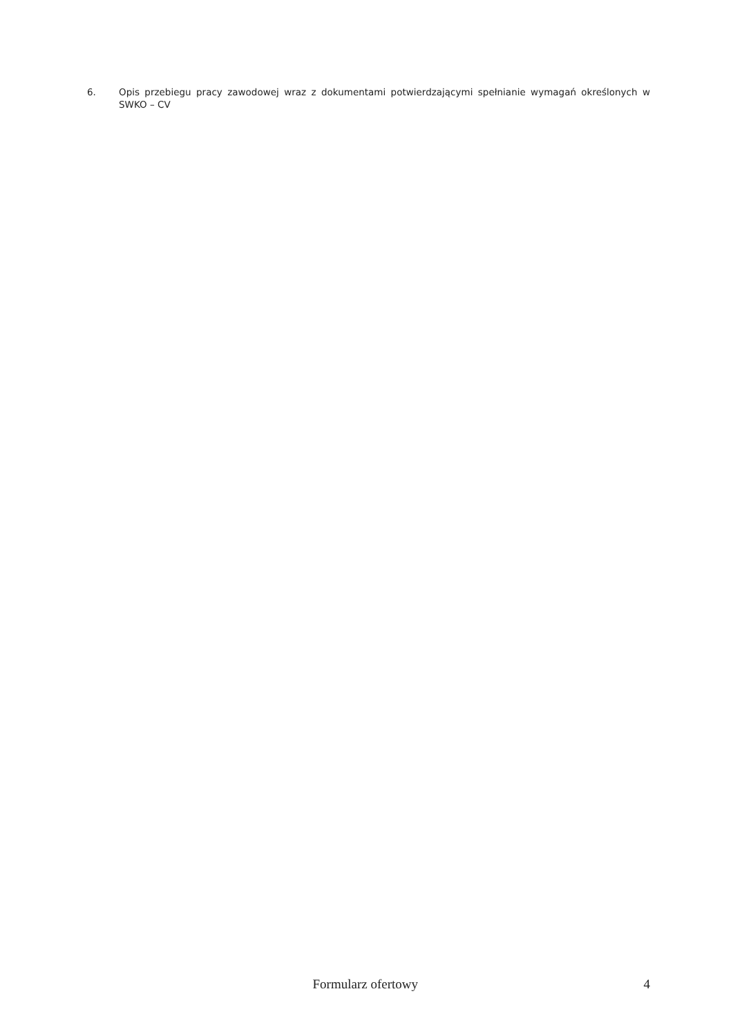6. Opis przebiegu pracy zawodowej wraz z dokumentami potwierdzającymi spełnianie wymagań określonych w SWKO – CV
Formularz ofertowy 4